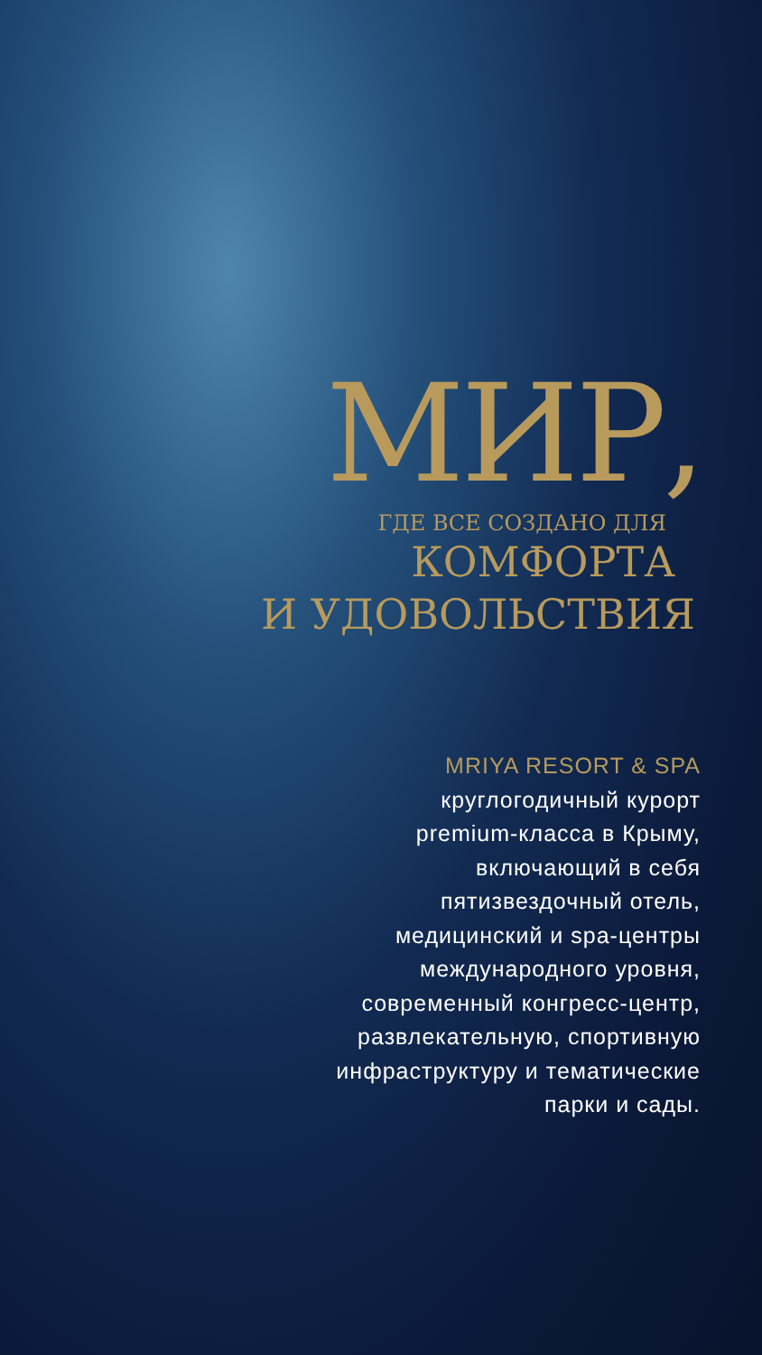МИР,
ГДЕ ВСЕ СОЗДАНО ДЛЯ
КОМФОРТА
И УДОВОЛЬСТВИЯ
MRIYA RESORT & SPA
круглогодичный курорт
premium-класса в Крыму,
включающий в себя
пятизвездочный отель,
медицинский и spa-центры
международного уровня,
современный конгресс-центр,
развлекательную, спортивную
инфраструктуру и тематические
парки и сады.